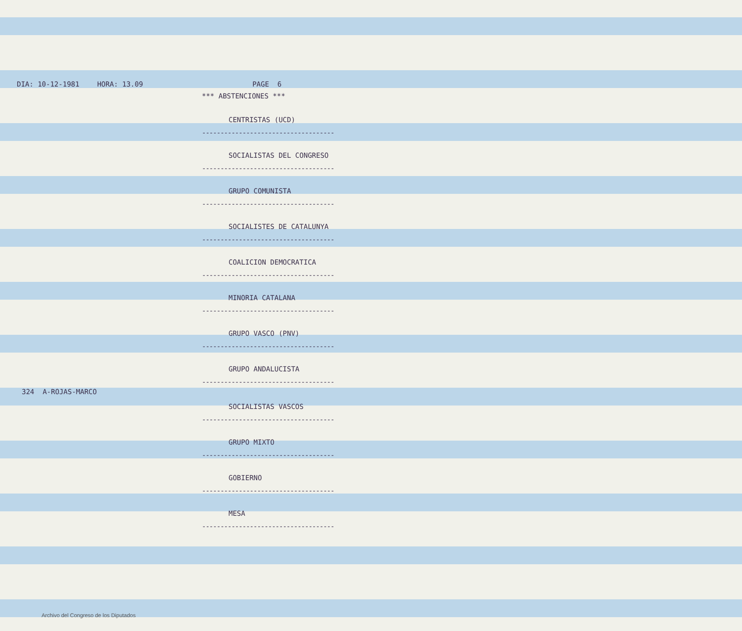DIA: 10-12-1981 HORA: 13.09 PAGE 6
*** ABSTENCIONES ***
CENTRISTAS (UCD)
------------------------------------
SOCIALISTAS DEL CONGRESO
------------------------------------
GRUPO COMUNISTA
------------------------------------
SOCIALISTES DE CATALUNYA
------------------------------------
COALICION DEMOCRATICA
------------------------------------
MINORIA CATALANA
------------------------------------
GRUPO VASCO (PNV)
------------------------------------
GRUPO ANDALUCISTA
------------------------------------
324 A-ROJAS-MARCO
SOCIALISTAS VASCOS
------------------------------------
GRUPO MIXTO
------------------------------------
GOBIERNO
------------------------------------
MESA
------------------------------------
Archivo del Congreso de los Diputados